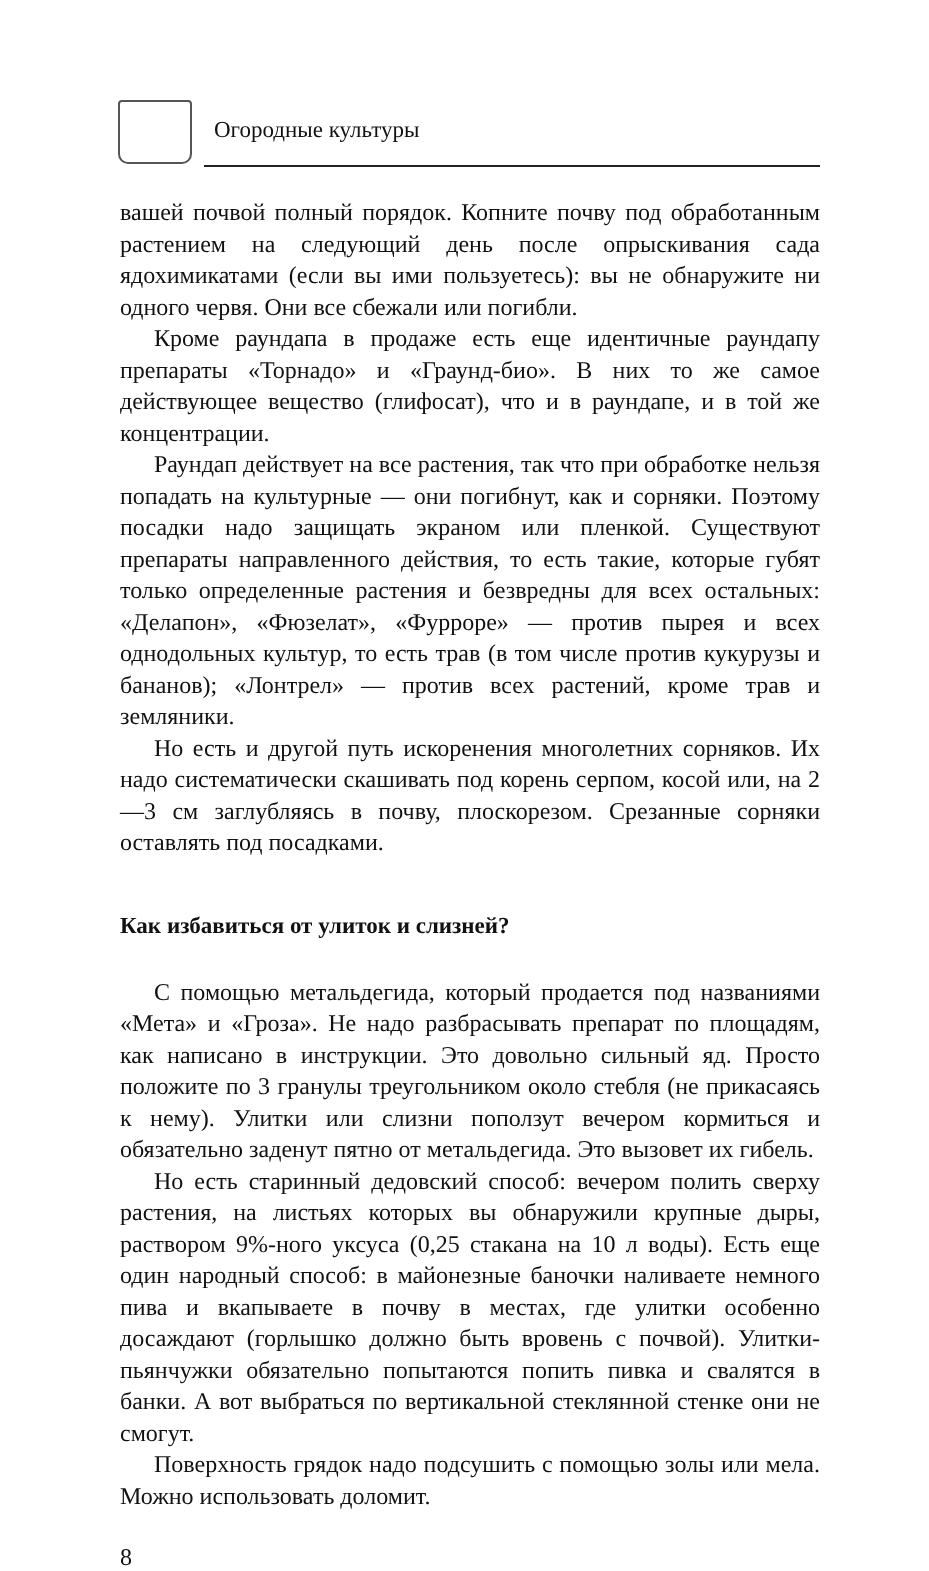Огородные культуры
вашей почвой полный порядок. Копните почву под обработанным растением на следующий день после опрыскивания сада ядохимикатами (если вы ими пользуетесь): вы не обнаружите ни одного червя. Они все сбежали или погибли.
Кроме раундапа в продаже есть еще идентичные раундапу препараты «Торнадо» и «Граунд-био». В них то же самое действующее вещество (глифосат), что и в раундапе, и в той же концентрации.
Раундап действует на все растения, так что при обработке нельзя попадать на культурные — они погибнут, как и сорняки. Поэтому посадки надо защищать экраном или пленкой. Существуют препараты направленного действия, то есть такие, которые губят только определенные растения и безвредны для всех остальных: «Делапон», «Фюзелат», «Фурроре» — против пырея и всех однодольных культур, то есть трав (в том числе против кукурузы и бананов); «Лонтрел» — против всех растений, кроме трав и земляники.
Но есть и другой путь искоренения многолетних сорняков. Их надо систематически скашивать под корень серпом, косой или, на 2—3 см заглубляясь в почву, плоскорезом. Срезанные сорняки оставлять под посадками.
Как избавиться от улиток и слизней?
С помощью метальдегида, который продается под названиями «Мета» и «Гроза». Не надо разбрасывать препарат по площадям, как написано в инструкции. Это довольно сильный яд. Просто положите по 3 гранулы треугольником около стебля (не прикасаясь к нему). Улитки или слизни поползут вечером кормиться и обязательно заденут пятно от метальдегида. Это вызовет их гибель.
Но есть старинный дедовский способ: вечером полить сверху растения, на листьях которых вы обнаружили крупные дыры, раствором 9%-ного уксуса (0,25 стакана на 10 л воды). Есть еще один народный способ: в майонезные баночки наливаете немного пива и вкапываете в почву в местах, где улитки особенно досаждают (горлышко должно быть вровень с почвой). Улитки-пьянчужки обязательно попытаются попить пивка и свалятся в банки. А вот выбраться по вертикальной стеклянной стенке они не смогут.
Поверхность грядок надо подсушить с помощью золы или мела. Можно использовать доломит.
8